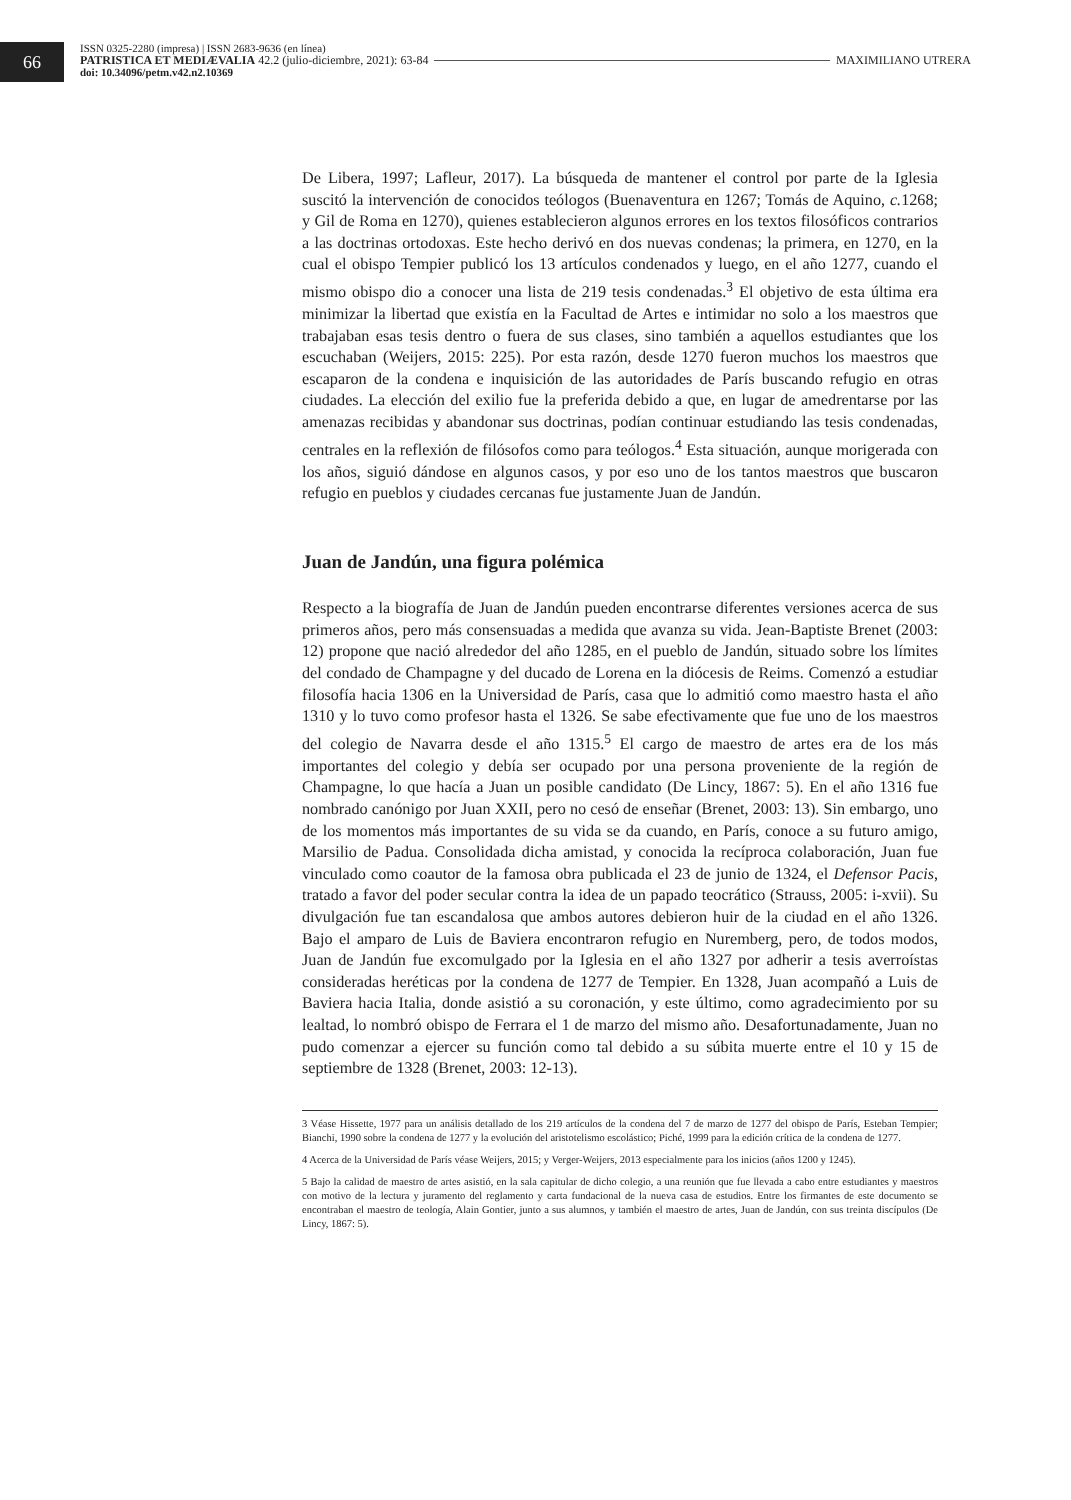66
ISSN 0325-2280 (impresa) | ISSN 2683-9636 (en línea)
PATRISTICA ET MEDIÆVALIA 42.2 (julio-diciembre, 2021): 63-84 MAXIMILIANO UTRERA
doi: 10.34096/petm.v42.n2.10369
De Libera, 1997; Lafleur, 2017). La búsqueda de mantener el control por parte de la Iglesia suscitó la intervención de conocidos teólogos (Buenaventura en 1267; Tomás de Aquino, c. 1268; y Gil de Roma en 1270), quienes establecieron algunos errores en los textos filosóficos contrarios a las doctrinas ortodoxas. Este hecho derivó en dos nuevas condenas; la primera, en 1270, en la cual el obispo Tempier publicó los 13 artículos condenados y luego, en el año 1277, cuando el mismo obispo dio a conocer una lista de 219 tesis condenadas.<sup>3</sup> El objetivo de esta última era minimizar la libertad que existía en la Facultad de Artes e intimidar no solo a los maestros que trabajaban esas tesis dentro o fuera de sus clases, sino también a aquellos estudiantes que los escuchaban (Weijers, 2015: 225). Por esta razón, desde 1270 fueron muchos los maestros que escaparon de la condena e inquisición de las autoridades de París buscando refugio en otras ciudades. La elección del exilio fue la preferida debido a que, en lugar de amedrentarse por las amenazas recibidas y abandonar sus doctrinas, podían continuar estudiando las tesis condenadas, centrales en la reflexión de filósofos como para teólogos.<sup>4</sup> Esta situación, aunque morigerada con los años, siguió dándose en algunos casos, y por eso uno de los tantos maestros que buscaron refugio en pueblos y ciudades cercanas fue justamente Juan de Jandún.
Juan de Jandún, una figura polémica
Respecto a la biografía de Juan de Jandún pueden encontrarse diferentes versiones acerca de sus primeros años, pero más consensuadas a medida que avanza su vida. Jean-Baptiste Brenet (2003: 12) propone que nació alrededor del año 1285, en el pueblo de Jandún, situado sobre los límites del condado de Champagne y del ducado de Lorena en la diócesis de Reims. Comenzó a estudiar filosofía hacia 1306 en la Universidad de París, casa que lo admitió como maestro hasta el año 1310 y lo tuvo como profesor hasta el 1326. Se sabe efectivamente que fue uno de los maestros del colegio de Navarra desde el año 1315.<sup>5</sup> El cargo de maestro de artes era de los más importantes del colegio y debía ser ocupado por una persona proveniente de la región de Champagne, lo que hacía a Juan un posible candidato (De Lincy, 1867: 5). En el año 1316 fue nombrado canónigo por Juan XXII, pero no cesó de enseñar (Brenet, 2003: 13). Sin embargo, uno de los momentos más importantes de su vida se da cuando, en París, conoce a su futuro amigo, Marsilio de Padua. Consolidada dicha amistad, y conocida la recíproca colaboración, Juan fue vinculado como coautor de la famosa obra publicada el 23 de junio de 1324, el Defensor Pacis, tratado a favor del poder secular contra la idea de un papado teocrático (Strauss, 2005: i-xvii). Su divulgación fue tan escandalosa que ambos autores debieron huir de la ciudad en el año 1326. Bajo el amparo de Luis de Baviera encontraron refugio en Nuremberg, pero, de todos modos, Juan de Jandún fue excomulgado por la Iglesia en el año 1327 por adherir a tesis averroístas consideradas heréticas por la condena de 1277 de Tempier. En 1328, Juan acompañó a Luis de Baviera hacia Italia, donde asistió a su coronación, y este último, como agradecimiento por su lealtad, lo nombró obispo de Ferrara el 1 de marzo del mismo año. Desafortunadamente, Juan no pudo comenzar a ejercer su función como tal debido a su súbita muerte entre el 10 y 15 de septiembre de 1328 (Brenet, 2003: 12-13).
3 Véase Hissette, 1977 para un análisis detallado de los 219 artículos de la condena del 7 de marzo de 1277 del obispo de París, Esteban Tempier; Bianchi, 1990 sobre la condena de 1277 y la evolución del aristotelismo escolástico; Piché, 1999 para la edición crítica de la condena de 1277.
4 Acerca de la Universidad de París véase Weijers, 2015; y Verger-Weijers, 2013 especialmente para los inicios (años 1200 y 1245).
5 Bajo la calidad de maestro de artes asistió, en la sala capitular de dicho colegio, a una reunión que fue llevada a cabo entre estudiantes y maestros con motivo de la lectura y juramento del reglamento y carta fundacional de la nueva casa de estudios. Entre los firmantes de este documento se encontraban el maestro de teología, Alain Gontier, junto a sus alumnos, y también el maestro de artes, Juan de Jandún, con sus treinta discípulos (De Lincy, 1867: 5).